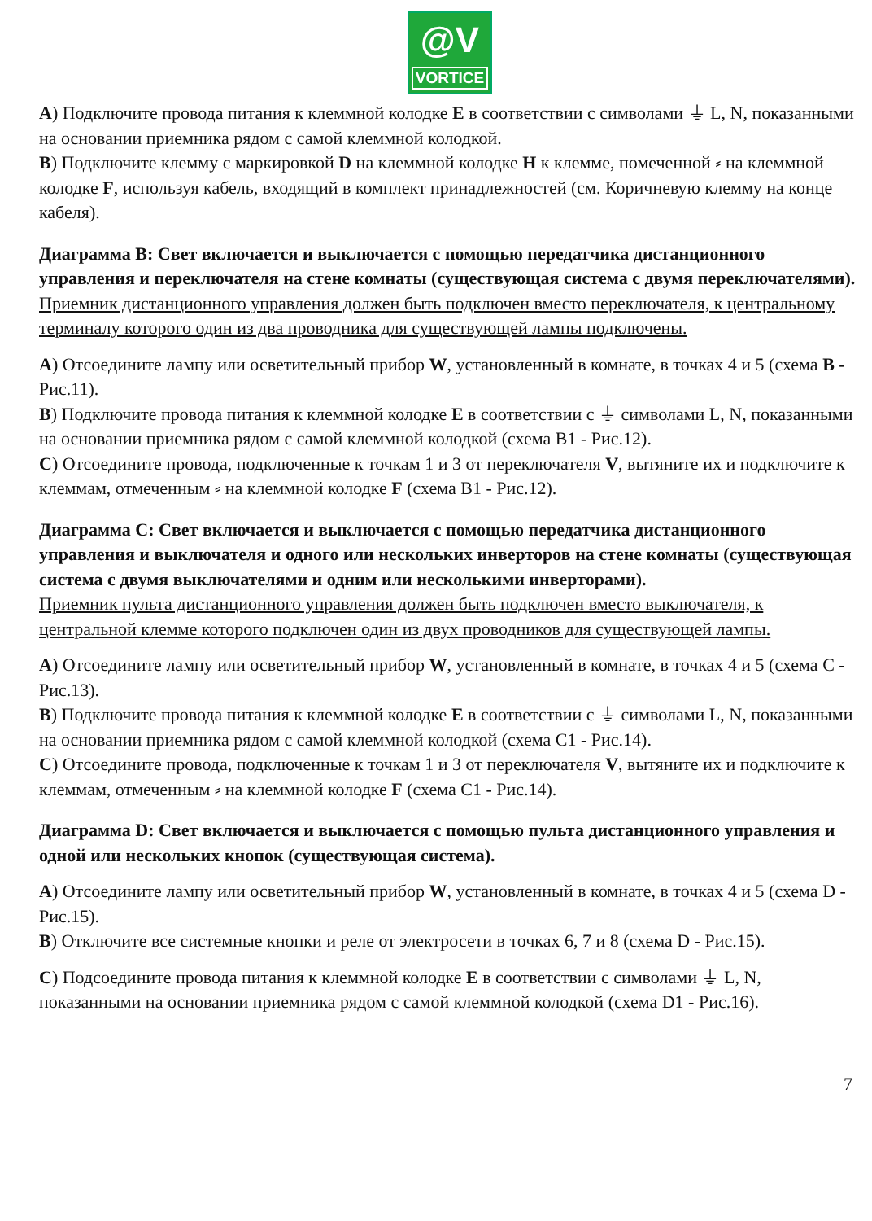@V
VORTICE
A) Подключите провода питания к клеммной колодке E в соответствии с символами ⏚ L, N, показанными на основании приемника рядом с самой клеммной колодкой.
B) Подключите клемму с маркировкой D на клеммной колодке H к клемме, помеченной ⸗ на клеммной колодке F, используя кабель, входящий в комплект принадлежностей (см. Коричневую клемму на конце кабеля).
Диаграмма B: Свет включается и выключается с помощью передатчика дистанционного управления и переключателя на стене комнаты (существующая система с двумя переключателями). Приемник дистанционного управления должен быть подключен вместо переключателя, к центральному терминалу которого один из два проводника для существующей лампы подключены.
A) Отсоедините лампу или осветительный прибор W, установленный в комнате, в точках 4 и 5 (схема B - Рис.11).
B) Подключите провода питания к клеммной колодке E в соответствии с ⏚ символами L, N, показанными на основании приемника рядом с самой клеммной колодкой (схема B1 - Рис.12).
C) Отсоедините провода, подключенные к точкам 1 и 3 от переключателя V, вытяните их и подключите к клеммам, отмеченным ⸗ на клеммной колодке F (схема B1 - Рис.12).
Диаграмма C: Свет включается и выключается с помощью передатчика дистанционного управления и выключателя и одного или нескольких инверторов на стене комнаты (существующая система с двумя выключателями и одним или несколькими инверторами).
Приемник пульта дистанционного управления должен быть подключен вместо выключателя, к центральной клемме которого подключен один из двух проводников для существующей лампы.
A) Отсоедините лампу или осветительный прибор W, установленный в комнате, в точках 4 и 5 (схема C - Рис.13).
B) Подключите провода питания к клеммной колодке E в соответствии с ⏚ символами L, N, показанными на основании приемника рядом с самой клеммной колодкой (схема C1 - Рис.14).
C) Отсоедините провода, подключенные к точкам 1 и 3 от переключателя V, вытяните их и подключите к клеммам, отмеченным ⸗ на клеммной колодке F (схема C1 - Рис.14).
Диаграмма D: Свет включается и выключается с помощью пульта дистанционного управления и одной или нескольких кнопок (существующая система).
A) Отсоедините лампу или осветительный прибор W, установленный в комнате, в точках 4 и 5 (схема D - Рис.15).
B) Отключите все системные кнопки и реле от электросети в точках 6, 7 и 8 (схема D - Рис.15).
C) Подсоедините провода питания к клеммной колодке E в соответствии с символами ⏚ L, N, показанными на основании приемника рядом с самой клеммной колодкой (схема D1 - Рис.16).
7